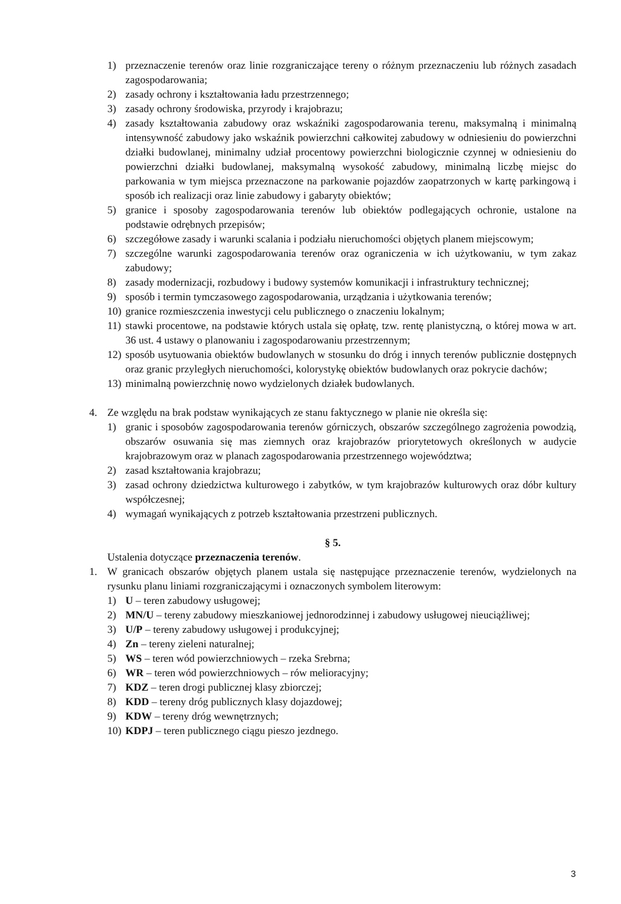1) przeznaczenie terenów oraz linie rozgraniczające tereny o różnym przeznaczeniu lub różnych zasadach zagospodarowania;
2) zasady ochrony i kształtowania ładu przestrzennego;
3) zasady ochrony środowiska, przyrody i krajobrazu;
4) zasady kształtowania zabudowy oraz wskaźniki zagospodarowania terenu, maksymalną i minimalną intensywność zabudowy jako wskaźnik powierzchni całkowitej zabudowy w odniesieniu do powierzchni działki budowlanej, minimalny udział procentowy powierzchni biologicznie czynnej w odniesieniu do powierzchni działki budowlanej, maksymalną wysokość zabudowy, minimalną liczbę miejsc do parkowania w tym miejsca przeznaczone na parkowanie pojazdów zaopatrzonych w kartę parkingową i sposób ich realizacji oraz linie zabudowy i gabaryty obiektów;
5) granice i sposoby zagospodarowania terenów lub obiektów podlegających ochronie, ustalone na podstawie odrębnych przepisów;
6) szczegółowe zasady i warunki scalania i podziału nieruchomości objętych planem miejscowym;
7) szczególne warunki zagospodarowania terenów oraz ograniczenia w ich użytkowaniu, w tym zakaz zabudowy;
8) zasady modernizacji, rozbudowy i budowy systemów komunikacji i infrastruktury technicznej;
9) sposób i termin tymczasowego zagospodarowania, urządzania i użytkowania terenów;
10) granice rozmieszczenia inwestycji celu publicznego o znaczeniu lokalnym;
11) stawki procentowe, na podstawie których ustala się opłatę, tzw. rentę planistyczną, o której mowa w art. 36 ust. 4 ustawy o planowaniu i zagospodarowaniu przestrzennym;
12) sposób usytuowania obiektów budowlanych w stosunku do dróg i innych terenów publicznie dostępnych oraz granic przyległych nieruchomości, kolorystykę obiektów budowlanych oraz pokrycie dachów;
13) minimalną powierzchnię nowo wydzielonych działek budowlanych.
4. Ze względu na brak podstaw wynikających ze stanu faktycznego w planie nie określa się:
1) granic i sposobów zagospodarowania terenów górniczych, obszarów szczególnego zagrożenia powodzią, obszarów osuwania się mas ziemnych oraz krajobrazów priorytetowych określonych w audycie krajobrazowym oraz w planach zagospodarowania przestrzennego województwa;
2) zasad kształtowania krajobrazu;
3) zasad ochrony dziedzictwa kulturowego i zabytków, w tym krajobrazów kulturowych oraz dóbr kultury współczesnej;
4) wymagań wynikających z potrzeb kształtowania przestrzeni publicznych.
§ 5.
Ustalenia dotyczące przeznaczenia terenów.
1. W granicach obszarów objętych planem ustala się następujące przeznaczenie terenów, wydzielonych na rysunku planu liniami rozgraniczającymi i oznaczonych symbolem literowym:
1) U – teren zabudowy usługowej;
2) MN/U – tereny zabudowy mieszkaniowej jednorodzinnej i zabudowy usługowej nieuciążliwej;
3) U/P – tereny zabudowy usługowej i produkcyjnej;
4) Zn – tereny zieleni naturalnej;
5) WS – teren wód powierzchniowych – rzeka Srebrna;
6) WR – teren wód powierzchniowych – rów melioracyjny;
7) KDZ – teren drogi publicznej klasy zbiorczej;
8) KDD – tereny dróg publicznych klasy dojazdowej;
9) KDW – tereny dróg wewnętrznych;
10) KDPJ – teren publicznego ciągu pieszo jezdnego.
3